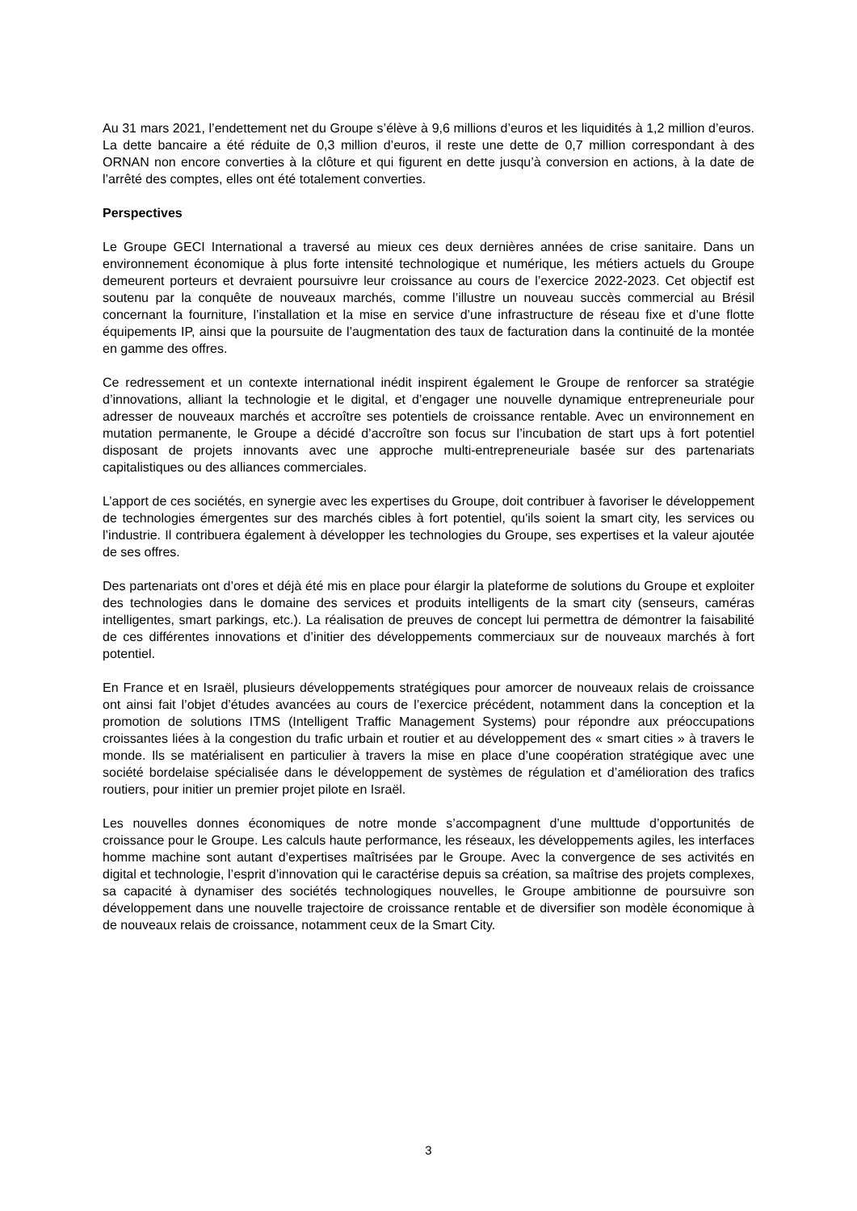Au 31 mars 2021, l’endettement net du Groupe s’élève à 9,6 millions d’euros et les liquidités à 1,2 million d’euros. La dette bancaire a été réduite de 0,3 million d’euros, il reste une dette de 0,7 million correspondant à des ORNAN non encore converties à la clôture et qui figurent en dette jusqu’à conversion en actions, à la date de l’arrêté des comptes, elles ont été totalement converties.
Perspectives
Le Groupe GECI International a traversé au mieux ces deux dernières années de crise sanitaire. Dans un environnement économique à plus forte intensité technologique et numérique, les métiers actuels du Groupe demeurent porteurs et devraient poursuivre leur croissance au cours de l’exercice 2022-2023. Cet objectif est soutenu par la conquête de nouveaux marchés, comme l’illustre un nouveau succès commercial au Brésil concernant la fourniture, l’installation et la mise en service d’une infrastructure de réseau fixe et d’une flotte équipements IP, ainsi que la poursuite de l’augmentation des taux de facturation dans la continuité de la montée en gamme des offres.
Ce redressement et un contexte international inédit inspirent également le Groupe de renforcer sa stratégie d’innovations, alliant la technologie et le digital, et d’engager une nouvelle dynamique entrepreneuriale pour adresser de nouveaux marchés et accroître ses potentiels de croissance rentable. Avec un environnement en mutation permanente, le Groupe a décidé d’accroître son focus sur l’incubation de start ups à fort potentiel disposant de projets innovants avec une approche multi-entrepreneuriale basée sur des partenariats capitalistiques ou des alliances commerciales.
L’apport de ces sociétés, en synergie avec les expertises du Groupe, doit contribuer à favoriser le développement de technologies émergentes sur des marchés cibles à fort potentiel, qu'ils soient la smart city, les services ou l’industrie. Il contribuera également à développer les technologies du Groupe, ses expertises et la valeur ajoutée de ses offres.
Des partenariats ont d’ores et déjà été mis en place pour élargir la plateforme de solutions du Groupe et exploiter des technologies dans le domaine des services et produits intelligents de la smart city (senseurs, caméras intelligentes, smart parkings, etc.). La réalisation de preuves de concept lui permettra de démontrer la faisabilité de ces différentes innovations et d’initier des développements commerciaux sur de nouveaux marchés à fort potentiel.
En France et en Israël, plusieurs développements stratégiques pour amorcer de nouveaux relais de croissance ont ainsi fait l’objet d’études avancées au cours de l’exercice précédent, notamment dans la conception et la promotion de solutions ITMS (Intelligent Traffic Management Systems) pour répondre aux préoccupations croissantes liées à la congestion du trafic urbain et routier et au développement des « smart cities » à travers le monde. Ils se matérialisent en particulier à travers la mise en place d’une coopération stratégique avec une société bordelaise spécialisée dans le développement de systèmes de régulation et d’amélioration des trafics routiers, pour initier un premier projet pilote en Israël.
Les nouvelles donnes économiques de notre monde s’accompagnent d’une multtude d’opportunités de croissance pour le Groupe. Les calculs haute performance, les réseaux, les développements agiles, les interfaces homme machine sont autant d’expertises maîtrisées par le Groupe. Avec la convergence de ses activités en digital et technologie, l’esprit d’innovation qui le caractérise depuis sa création, sa maîtrise des projets complexes, sa capacité à dynamiser des sociétés technologiques nouvelles, le Groupe ambitionne de poursuivre son développement dans une nouvelle trajectoire de croissance rentable et de diversifier son modèle économique à de nouveaux relais de croissance, notamment ceux de la Smart City.
3